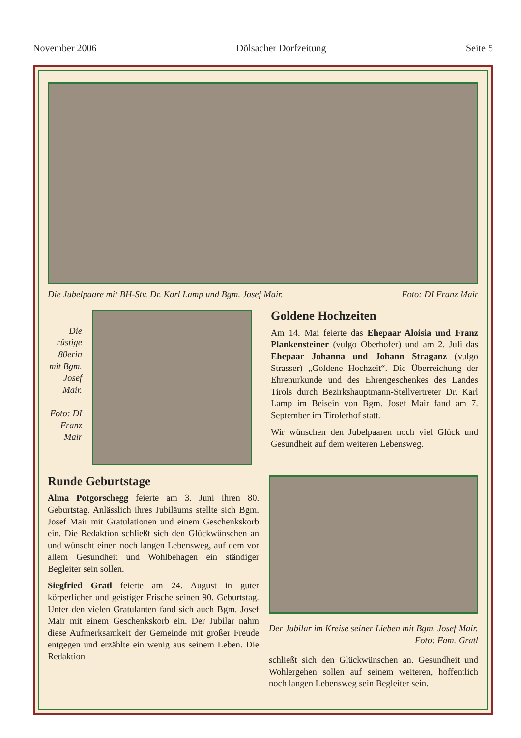November 2006 Dölsacher Dorfzeitung Seite 5
Die Jubelpaare mit BH-Stv. Dr. Karl Lamp und Bgm. Josef Mair. Foto: DI Franz Mair
Die rüstige 80erin mit Bgm. Josef Mair.
Foto: DI Franz Mair
Goldene Hochzeiten
Am 14. Mai feierte das Ehepaar Aloisia und Franz Plankensteiner (vulgo Oberhofer) und am 2. Juli das Ehepaar Johanna und Johann Straganz (vulgo Strasser) „Goldene Hochzeit“. Die Überreichung der Ehrenurkunde und des Ehrengeschenkes des Landes Tirols durch Bezirkshauptmann-Stellvertreter Dr. Karl Lamp im Beisein von Bgm. Josef Mair fand am 7. September im Tirolerhof statt.
Wir wünschen den Jubelpaaren noch viel Glück und Gesundheit auf dem weiteren Lebensweg.
Runde Geburtstage
Alma Potgorschegg feierte am 3. Juni ihren 80. Geburtstag. Anlässlich ihres Jubiläums stellte sich Bgm. Josef Mair mit Gratulationen und einem Geschenkskorb ein. Die Redaktion schließt sich den Glückwünschen an und wünscht einen noch langen Lebensweg, auf dem vor allem Gesundheit und Wohlbehagen ein ständiger Begleiter sein sollen.
Siegfried Gratl feierte am 24. August in guter körperlicher und geistiger Frische seinen 90. Geburtstag. Unter den vielen Gratulanten fand sich auch Bgm. Josef Mair mit einem Geschenkskorb ein. Der Jubilar nahm diese Aufmerksamkeit der Gemeinde mit großer Freude entgegen und erzählte ein wenig aus seinem Leben. Die Redaktion
Der Jubilar im Kreise seiner Lieben mit Bgm. Josef Mair. Foto: Fam. Gratl
schließt sich den Glückwünschen an. Gesundheit und Wohlergehen sollen auf seinem weiteren, hoffentlich noch langen Lebensweg sein Begleiter sein.